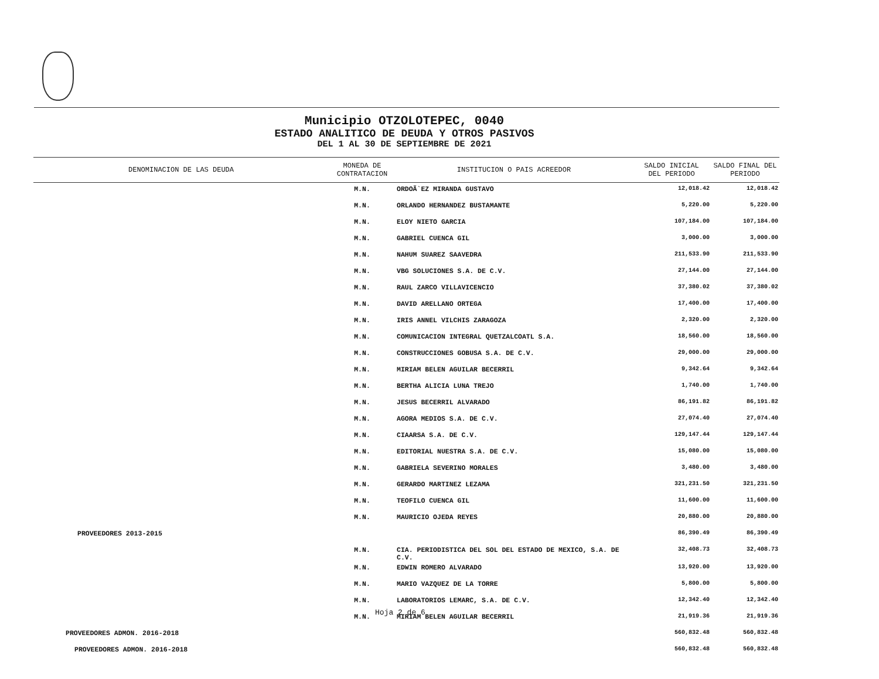Municipio OTZOLOTEPEC, 0040
ESTADO ANALITICO DE DEUDA Y OTROS PASIVOS
DEL 1 AL 30 DE SEPTIEMBRE DE 2021
| DENOMINACION DE LAS DEUDA | MONEDA DE CONTRATACION | INSTITUCION O PAIS ACREEDOR | SALDO INICIAL DEL PERIODO | SALDO FINAL DEL PERIODO |
| --- | --- | --- | --- | --- |
| | M.N. | ORDOÃ`EZ MIRANDA GUSTAVO | 12,018.42 | 12,018.42 |
| | M.N. | ORLANDO HERNANDEZ BUSTAMANTE | 5,220.00 | 5,220.00 |
| | M.N. | ELOY NIETO GARCIA | 107,184.00 | 107,184.00 |
| | M.N. | GABRIEL CUENCA GIL | 3,000.00 | 3,000.00 |
| | M.N. | NAHUM SUAREZ SAAVEDRA | 211,533.90 | 211,533.90 |
| | M.N. | VBG SOLUCIONES S.A. DE C.V. | 27,144.00 | 27,144.00 |
| | M.N. | RAUL ZARCO VILLAVICENCIO | 37,380.02 | 37,380.02 |
| | M.N. | DAVID ARELLANO ORTEGA | 17,400.00 | 17,400.00 |
| | M.N. | IRIS ANNEL VILCHIS ZARAGOZA | 2,320.00 | 2,320.00 |
| | M.N. | COMUNICACION INTEGRAL QUETZALCOATL S.A. | 18,560.00 | 18,560.00 |
| | M.N. | CONSTRUCCIONES GOBUSA S.A. DE C.V. | 29,000.00 | 29,000.00 |
| | M.N. | MIRIAM BELEN AGUILAR BECERRIL | 9,342.64 | 9,342.64 |
| | M.N. | BERTHA ALICIA LUNA TREJO | 1,740.00 | 1,740.00 |
| | M.N. | JESUS BECERRIL ALVARADO | 86,191.82 | 86,191.82 |
| | M.N. | AGORA MEDIOS S.A. DE C.V. | 27,074.40 | 27,074.40 |
| | M.N. | CIAARSA S.A. DE C.V. | 129,147.44 | 129,147.44 |
| | M.N. | EDITORIAL NUESTRA S.A. DE C.V. | 15,080.00 | 15,080.00 |
| | M.N. | GABRIELA SEVERINO MORALES | 3,480.00 | 3,480.00 |
| | M.N. | GERARDO MARTINEZ LEZAMA | 321,231.50 | 321,231.50 |
| | M.N. | TEOFILO CUENCA GIL | 11,600.00 | 11,600.00 |
| | M.N. | MAURICIO OJEDA REYES | 20,880.00 | 20,880.00 |
| PROVEEDORES 2013-2015 | | | 86,390.49 | 86,390.49 |
| | M.N. | CIA. PERIODISTICA DEL SOL DEL ESTADO DE MEXICO, S.A. DE C.V. | 32,408.73 | 32,408.73 |
| | M.N. | EDWIN ROMERO ALVARADO | 13,920.00 | 13,920.00 |
| | M.N. | MARIO VAZQUEZ DE LA TORRE | 5,800.00 | 5,800.00 |
| | M.N. | LABORATORIOS LEMARC, S.A. DE C.V. | 12,342.40 | 12,342.40 |
| | M.N. | MIRIAM BELEN AGUILAR BECERRIL | 21,919.36 | 21,919.36 |
| PROVEEDORES ADMON. 2016-2018 | | | 560,832.48 | 560,832.48 |
| PROVEEDORES ADMON. 2016-2018 | | | 560,832.48 | 560,832.48 |
Hoja 2 de 6